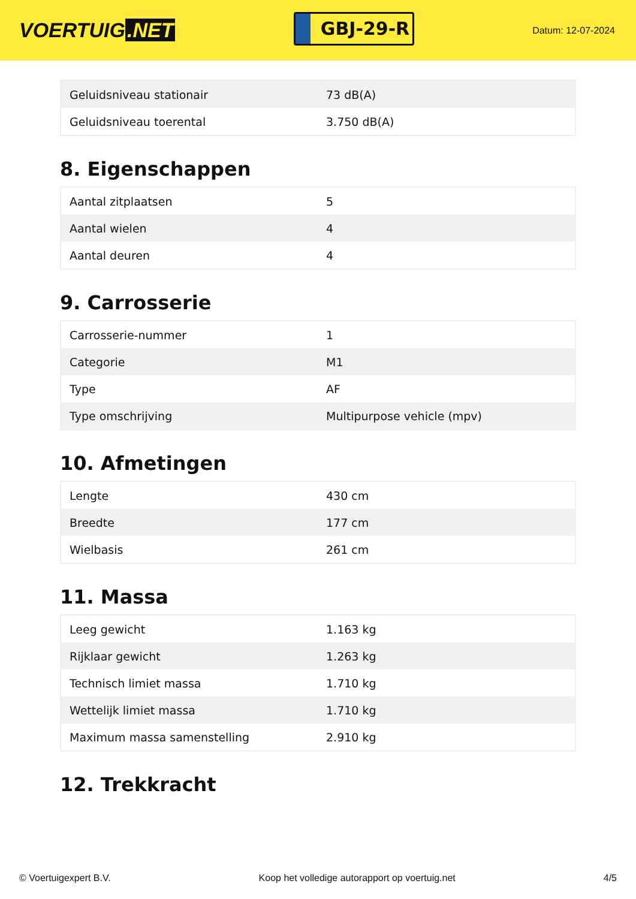VOERTUIG.NET
GBJ-29-R
Datum: 12-07-2024
| Geluidsniveau stationair | 73 dB(A) |
| Geluidsniveau toerental | 3.750 dB(A) |
8. Eigenschappen
| Aantal zitplaatsen | 5 |
| Aantal wielen | 4 |
| Aantal deuren | 4 |
9. Carrosserie
| Carrosserie-nummer | 1 |
| Categorie | M1 |
| Type | AF |
| Type omschrijving | Multipurpose vehicle (mpv) |
10. Afmetingen
| Lengte | 430 cm |
| Breedte | 177 cm |
| Wielbasis | 261 cm |
11. Massa
| Leeg gewicht | 1.163 kg |
| Rijklaar gewicht | 1.263 kg |
| Technisch limiet massa | 1.710 kg |
| Wettelijk limiet massa | 1.710 kg |
| Maximum massa samenstelling | 2.910 kg |
12. Trekkracht
© Voertuigexpert B.V. Koop het volledige autorapport op voertuig.net 4/5